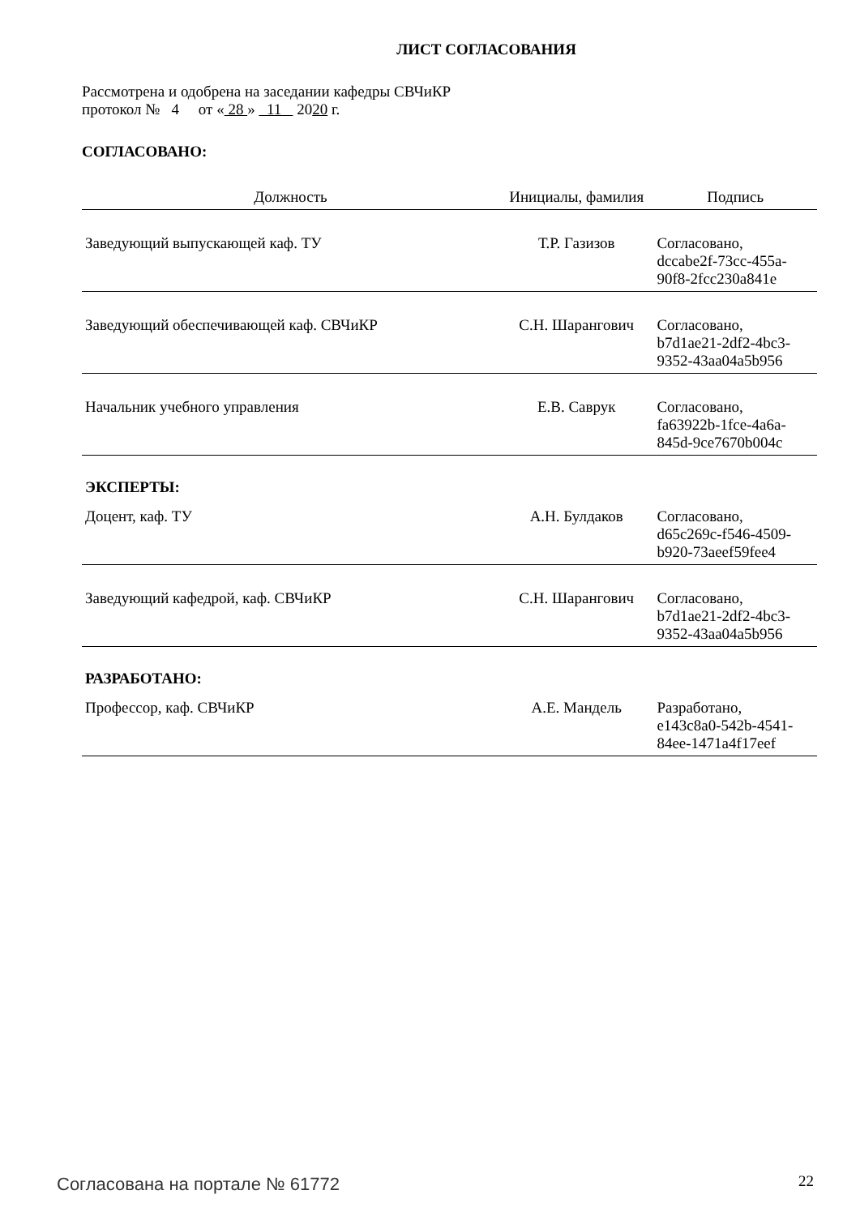ЛИСТ СОГЛАСОВАНИЯ
Рассмотрена и одобрена на заседании кафедры СВЧиКР
протокол № 4 от « 28 » 11 2020 г.
СОГЛАСОВАНО:
| Должность | Инициалы, фамилия | Подпись |
| --- | --- | --- |
| Заведующий выпускающей каф. ТУ | Т.Р. Газизов | Согласовано, dccabe2f-73cc-455a- 90f8-2fcc230a841e |
| Заведующий обеспечивающей каф. СВЧиКР | С.Н. Шарангович | Согласовано, b7d1ae21-2df2-4bc3- 9352-43aa04a5b956 |
| Начальник учебного управления | Е.В. Саврук | Согласовано, fa63922b-1fce-4a6a- 845d-9ce7670b004c |
| ЭКСПЕРТЫ: | | |
| Доцент, каф. ТУ | А.Н. Булдаков | Согласовано, d65c269c-f546-4509- b920-73aeef59fee4 |
| Заведующий кафедрой, каф. СВЧиКР | С.Н. Шарангович | Согласовано, b7d1ae21-2df2-4bc3- 9352-43aa04a5b956 |
| РАЗРАБОТАНО: | | |
| Профессор, каф. СВЧиКР | А.Е. Мандель | Разработано, e143c8a0-542b-4541- 84ee-1471a4f17eef |
Согласована на портале № 61772 22